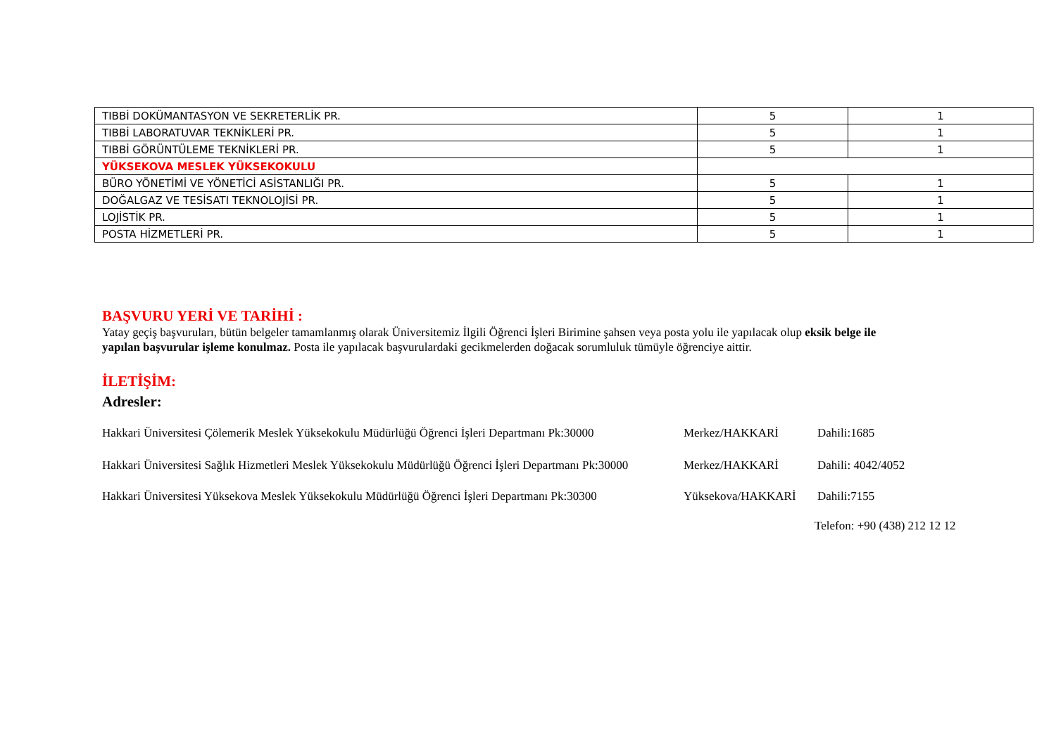| TIBBİ DOKÜMANTASYON VE SEKRETERLİK PR. | 5 | 1 |
| TIBBİ LABORATUVAR TEKNİKLERİ PR. | 5 | 1 |
| TIBBİ GÖRÜNTÜLEME TEKNİKLERİ PR. | 5 | 1 |
| YÜKSEKOVA MESLEK YÜKSEKOKULU | | |
| BÜRO YÖNETİMİ VE YÖNETİCİ ASİSTANLIĞI PR. | 5 | 1 |
| DOĞALGAZ VE TESİSATI TEKNOLOJİSİ PR. | 5 | 1 |
| LOJİSTİK PR. | 5 | 1 |
| POSTA HİZMETLERİ PR. | 5 | 1 |
BAŞVURU YERİ VE TARİHİ :
Yatay geçiş başvuruları, bütün belgeler tamamlanmış olarak Üniversitemiz İlgili Öğrenci İşleri Birimine şahsen veya posta yolu ile yapılacak olup eksik belge ile yapılan başvurular işleme konulmaz. Posta ile yapılacak başvurulardaki gecikmelerden doğacak sorumluluk tümüyle öğrenciye aittir.
İLETİŞİM:
Adresler:
Hakkari Üniversitesi Çölemerik Meslek Yüksekokulu Müdürlüğü Öğrenci İşleri Departmanı Pk:30000 Merkez/HAKKARİ Dahili:1685
Hakkari Üniversitesi Sağlık Hizmetleri Meslek Yüksekokulu Müdürlüğü Öğrenci İşleri Departmanı Pk:30000 Merkez/HAKKARİ Dahili: 4042/4052
Hakkari Üniversitesi Yüksekova Meslek Yüksekokulu Müdürlüğü Öğrenci İşleri Departmanı Pk:30300 Yüksekova/HAKKARİ Dahili:7155
Telefon: +90 (438) 212 12 12